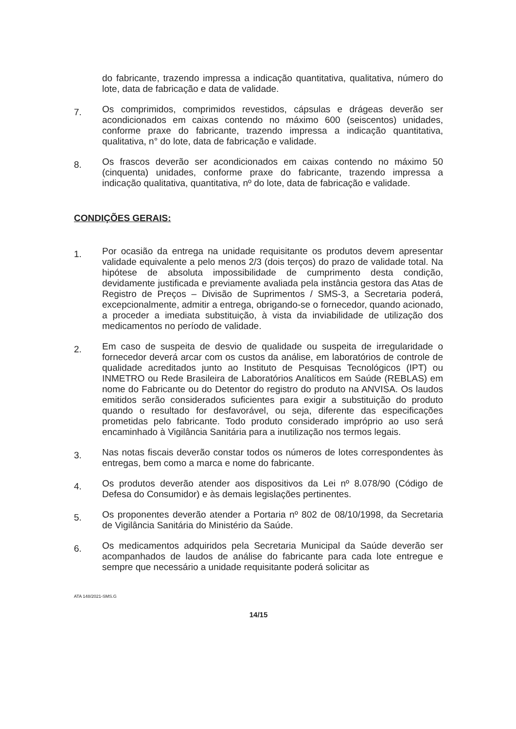do fabricante, trazendo impressa a indicação quantitativa, qualitativa, número do lote, data de fabricação e data de validade.
7.
Os comprimidos, comprimidos revestidos, cápsulas e drágeas deverão ser acondicionados em caixas contendo no máximo 600 (seiscentos) unidades, conforme praxe do fabricante, trazendo impressa a indicação quantitativa, qualitativa, n° do lote, data de fabricação e validade.
8.
Os frascos deverão ser acondicionados em caixas contendo no máximo 50 (cinquenta) unidades, conforme praxe do fabricante, trazendo impressa a indicação qualitativa, quantitativa, nº do lote, data de fabricação e validade.
CONDIÇÕES GERAIS:
1.
Por ocasião da entrega na unidade requisitante os produtos devem apresentar validade equivalente a pelo menos 2/3 (dois terços) do prazo de validade total. Na hipótese de absoluta impossibilidade de cumprimento desta condição, devidamente justificada e previamente avaliada pela instância gestora das Atas de Registro de Preços – Divisão de Suprimentos / SMS-3, a Secretaria poderá, excepcionalmente, admitir a entrega, obrigando-se o fornecedor, quando acionado, a proceder a imediata substituição, à vista da inviabilidade de utilização dos medicamentos no período de validade.
2.
Em caso de suspeita de desvio de qualidade ou suspeita de irregularidade o fornecedor deverá arcar com os custos da análise, em laboratórios de controle de qualidade acreditados junto ao Instituto de Pesquisas Tecnológicos (IPT) ou INMETRO ou Rede Brasileira de Laboratórios Analíticos em Saúde (REBLAS) em nome do Fabricante ou do Detentor do registro do produto na ANVISA. Os laudos emitidos serão considerados suficientes para exigir a substituição do produto quando o resultado for desfavorável, ou seja, diferente das especificações prometidas pelo fabricante. Todo produto considerado impróprio ao uso será encaminhado à Vigilância Sanitária para a inutilização nos termos legais.
3.
Nas notas fiscais deverão constar todos os números de lotes correspondentes às entregas, bem como a marca e nome do fabricante.
4.
Os produtos deverão atender aos dispositivos da Lei nº 8.078/90 (Código de Defesa do Consumidor) e às demais legislações pertinentes.
5.
Os proponentes deverão atender a Portaria nº 802 de 08/10/1998, da Secretaria de Vigilância Sanitária do Ministério da Saúde.
6.
Os medicamentos adquiridos pela Secretaria Municipal da Saúde deverão ser acompanhados de laudos de análise do fabricante para cada lote entregue e sempre que necessário a unidade requisitante poderá solicitar as
ATA 148/2021-SMS.G
14/15